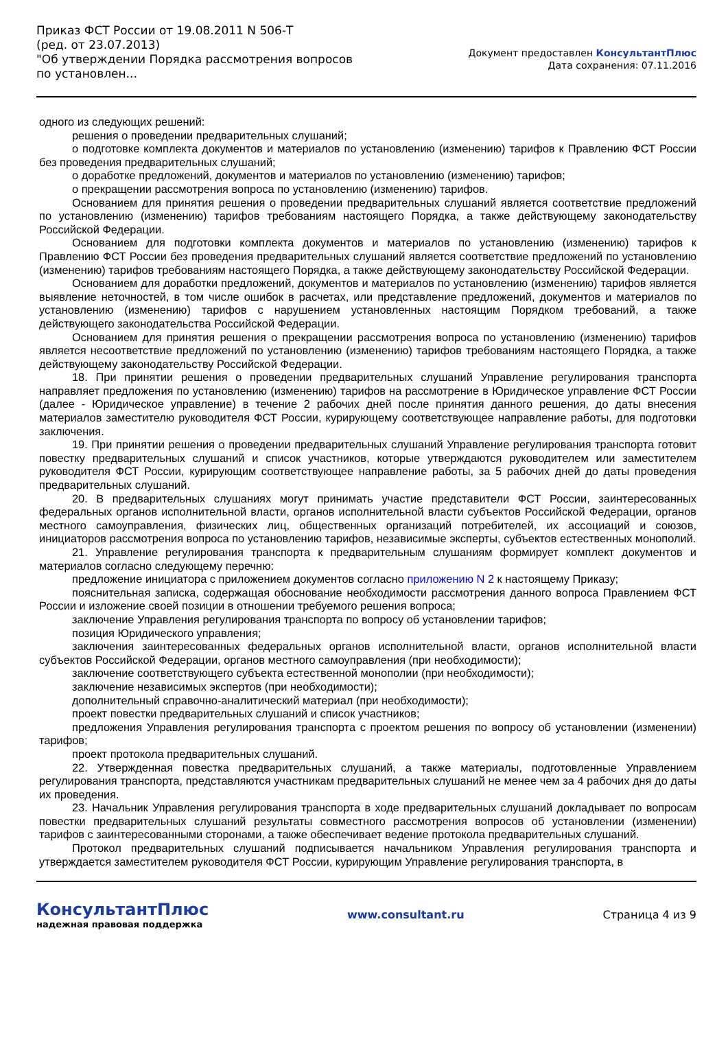Приказ ФСТ России от 19.08.2011 N 506-Т
(ред. от 23.07.2013)
"Об утверждении Порядка рассмотрения вопросов по установлен...
Документ предоставлен КонсультантПлюс
Дата сохранения: 07.11.2016
одного из следующих решений:
решения о проведении предварительных слушаний;
о подготовке комплекта документов и материалов по установлению (изменению) тарифов к Правлению ФСТ России без проведения предварительных слушаний;
о доработке предложений, документов и материалов по установлению (изменению) тарифов;
о прекращении рассмотрения вопроса по установлению (изменению) тарифов.
Основанием для принятия решения о проведении предварительных слушаний является соответствие предложений по установлению (изменению) тарифов требованиям настоящего Порядка, а также действующему законодательству Российской Федерации.
Основанием для подготовки комплекта документов и материалов по установлению (изменению) тарифов к Правлению ФСТ России без проведения предварительных слушаний является соответствие предложений по установлению (изменению) тарифов требованиям настоящего Порядка, а также действующему законодательству Российской Федерации.
Основанием для доработки предложений, документов и материалов по установлению (изменению) тарифов является выявление неточностей, в том числе ошибок в расчетах, или представление предложений, документов и материалов по установлению (изменению) тарифов с нарушением установленных настоящим Порядком требований, а также действующего законодательства Российской Федерации.
Основанием для принятия решения о прекращении рассмотрения вопроса по установлению (изменению) тарифов является несоответствие предложений по установлению (изменению) тарифов требованиям настоящего Порядка, а также действующему законодательству Российской Федерации.
18. При принятии решения о проведении предварительных слушаний Управление регулирования транспорта направляет предложения по установлению (изменению) тарифов на рассмотрение в Юридическое управление ФСТ России (далее - Юридическое управление) в течение 2 рабочих дней после принятия данного решения, до даты внесения материалов заместителю руководителя ФСТ России, курирующему соответствующее направление работы, для подготовки заключения.
19. При принятии решения о проведении предварительных слушаний Управление регулирования транспорта готовит повестку предварительных слушаний и список участников, которые утверждаются руководителем или заместителем руководителя ФСТ России, курирующим соответствующее направление работы, за 5 рабочих дней до даты проведения предварительных слушаний.
20. В предварительных слушаниях могут принимать участие представители ФСТ России, заинтересованных федеральных органов исполнительной власти, органов исполнительной власти субъектов Российской Федерации, органов местного самоуправления, физических лиц, общественных организаций потребителей, их ассоциаций и союзов, инициаторов рассмотрения вопроса по установлению тарифов, независимые эксперты, субъектов естественных монополий.
21. Управление регулирования транспорта к предварительным слушаниям формирует комплект документов и материалов согласно следующему перечню:
предложение инициатора с приложением документов согласно приложению N 2 к настоящему Приказу;
пояснительная записка, содержащая обоснование необходимости рассмотрения данного вопроса Правлением ФСТ России и изложение своей позиции в отношении требуемого решения вопроса;
заключение Управления регулирования транспорта по вопросу об установлении тарифов;
позиция Юридического управления;
заключения заинтересованных федеральных органов исполнительной власти, органов исполнительной власти субъектов Российской Федерации, органов местного самоуправления (при необходимости);
заключение соответствующего субъекта естественной монополии (при необходимости);
заключение независимых экспертов (при необходимости);
дополнительный справочно-аналитический материал (при необходимости);
проект повестки предварительных слушаний и список участников;
предложения Управления регулирования транспорта с проектом решения по вопросу об установлении (изменении) тарифов;
проект протокола предварительных слушаний.
22. Утвержденная повестка предварительных слушаний, а также материалы, подготовленные Управлением регулирования транспорта, представляются участникам предварительных слушаний не менее чем за 4 рабочих дня до даты их проведения.
23. Начальник Управления регулирования транспорта в ходе предварительных слушаний докладывает по вопросам повестки предварительных слушаний результаты совместного рассмотрения вопросов об установлении (изменении) тарифов с заинтересованными сторонами, а также обеспечивает ведение протокола предварительных слушаний.
Протокол предварительных слушаний подписывается начальником Управления регулирования транспорта и утверждается заместителем руководителя ФСТ России, курирующим Управление регулирования транспорта, в
КонсультантПлюс
надежная правовая поддержка
www.consultant.ru Страница 4 из 9